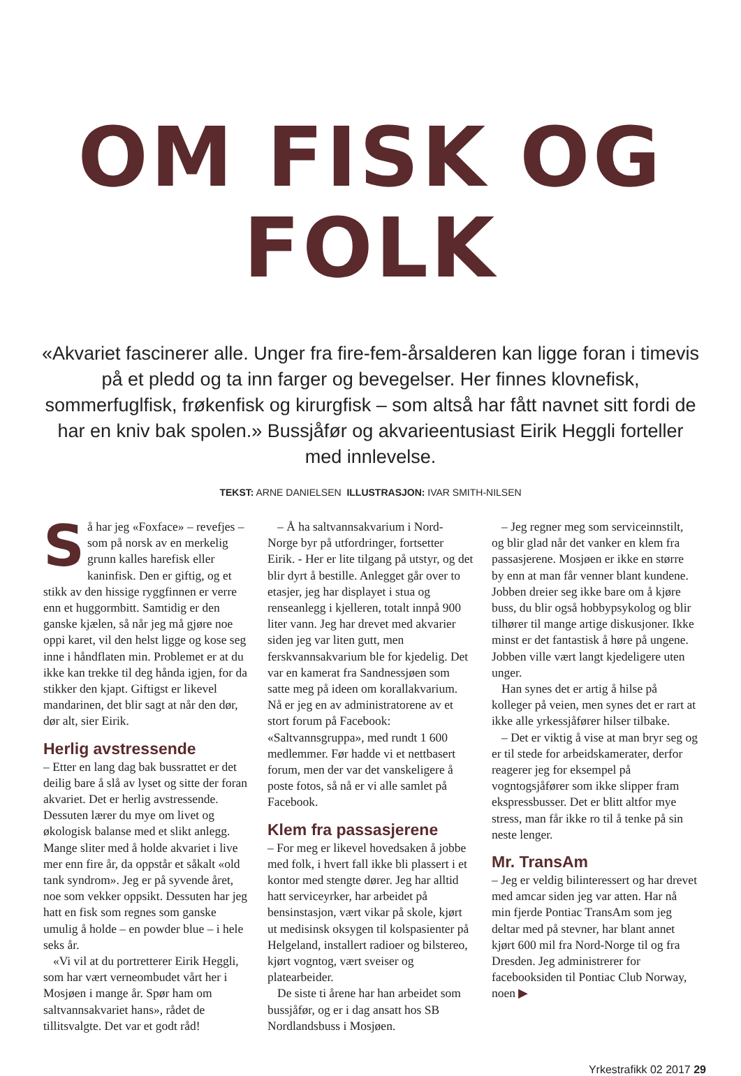OM FISK OG FOLK
«Akvariet fascinerer alle. Unger fra fire-fem-årsalderen kan ligge foran i timevis på et pledd og ta inn farger og bevegelser. Her finnes klovnefisk, sommerfuglfisk, frøkenfisk og kirurgfisk – som altså har fått navnet sitt fordi de har en kniv bak spolen.» Bussjåfør og akvarieentusiast Eirik Heggli forteller med innlevelse.
TEKST: ARNE DANIELSEN ILLUSTRASJON: IVAR SMITH-NILSEN
Så har jeg «Foxface» – revefjes – som på norsk av en merkelig grunn kalles harefisk eller kaninfisk. Den er giftig, og et stikk av den hissige ryggfinnen er verre enn et huggormbitt. Samtidig er den ganske kjælen, så når jeg må gjøre noe oppi karet, vil den helst ligge og kose seg inne i håndflaten min. Problemet er at du ikke kan trekke til deg hånda igjen, for da stikker den kjapt. Giftigst er likevel mandarinen, det blir sagt at når den dør, dør alt, sier Eirik.
Herlig avstressende
– Etter en lang dag bak bussrattet er det deilig bare å slå av lyset og sitte der foran akvariet. Det er herlig avstressende. Dessuten lærer du mye om livet og økologisk balanse med et slikt anlegg. Mange sliter med å holde akvariet i live mer enn fire år, da oppstår et såkalt «old tank syndrom». Jeg er på syvende året, noe som vekker oppsikt. Dessuten har jeg hatt en fisk som regnes som ganske umulig å holde – en powder blue – i hele seks år.
«Vi vil at du portretterer Eirik Heggli, som har vært verneombudet vårt her i Mosjøen i mange år. Spør ham om saltvannsakvariet hans», rådet de tillitsvalgte. Det var et godt råd!
– Å ha saltvannsakvarium i Nord-Norge byr på utfordringer, fortsetter Eirik. - Her er lite tilgang på utstyr, og det blir dyrt å bestille. Anlegget går over to etasjer, jeg har displayet i stua og renseanlegg i kjelleren, totalt innpå 900 liter vann. Jeg har drevet med akvarier siden jeg var liten gutt, men ferskvannsakvarium ble for kjedelig. Det var en kamerat fra Sandnessjøen som satte meg på ideen om korallakvarium. Nå er jeg en av administratorene av et stort forum på Facebook: «Saltvannsgruppa», med rundt 1 600 medlemmer. Før hadde vi et nettbasert forum, men der var det vanskeligere å poste fotos, så nå er vi alle samlet på Facebook.
Klem fra passasjerene
– For meg er likevel hovedsaken å jobbe med folk, i hvert fall ikke bli plassert i et kontor med stengte dører. Jeg har alltid hatt serviceyrker, har arbeidet på bensinstasjon, vært vikar på skole, kjørt ut medisinsk oksygen til kolspasienter på Helgeland, installert radioer og bilstereo, kjørt vogntog, vært sveiser og platearbeider.
De siste ti årene har han arbeidet som bussjåfør, og er i dag ansatt hos SB Nordlandsbuss i Mosjøen.
– Jeg regner meg som serviceinnstilt, og blir glad når det vanker en klem fra passasjerene. Mosjøen er ikke en større by enn at man får venner blant kundene. Jobben dreier seg ikke bare om å kjøre buss, du blir også hobbypsykolog og blir tilhører til mange artige diskusjoner. Ikke minst er det fantastisk å høre på ungene. Jobben ville vært langt kjedeligere uten unger.
Han synes det er artig å hilse på kolleger på veien, men synes det er rart at ikke alle yrkessjåfører hilser tilbake.
– Det er viktig å vise at man bryr seg og er til stede for arbeidskamerater, derfor reagerer jeg for eksempel på vogntogsjåfører som ikke slipper fram ekspressbusser. Det er blitt altfor mye stress, man får ikke ro til å tenke på sin neste lenger.
Mr. TransAm
– Jeg er veldig bilinteressert og har drevet med amcar siden jeg var atten. Har nå min fjerde Pontiac TransAm som jeg deltar med på stevner, har blant annet kjørt 600 mil fra Nord-Norge til og fra Dresden. Jeg administrerer for facebooksiden til Pontiac Club Norway, noen ▶
Yrkestrafikk 02 2017 29